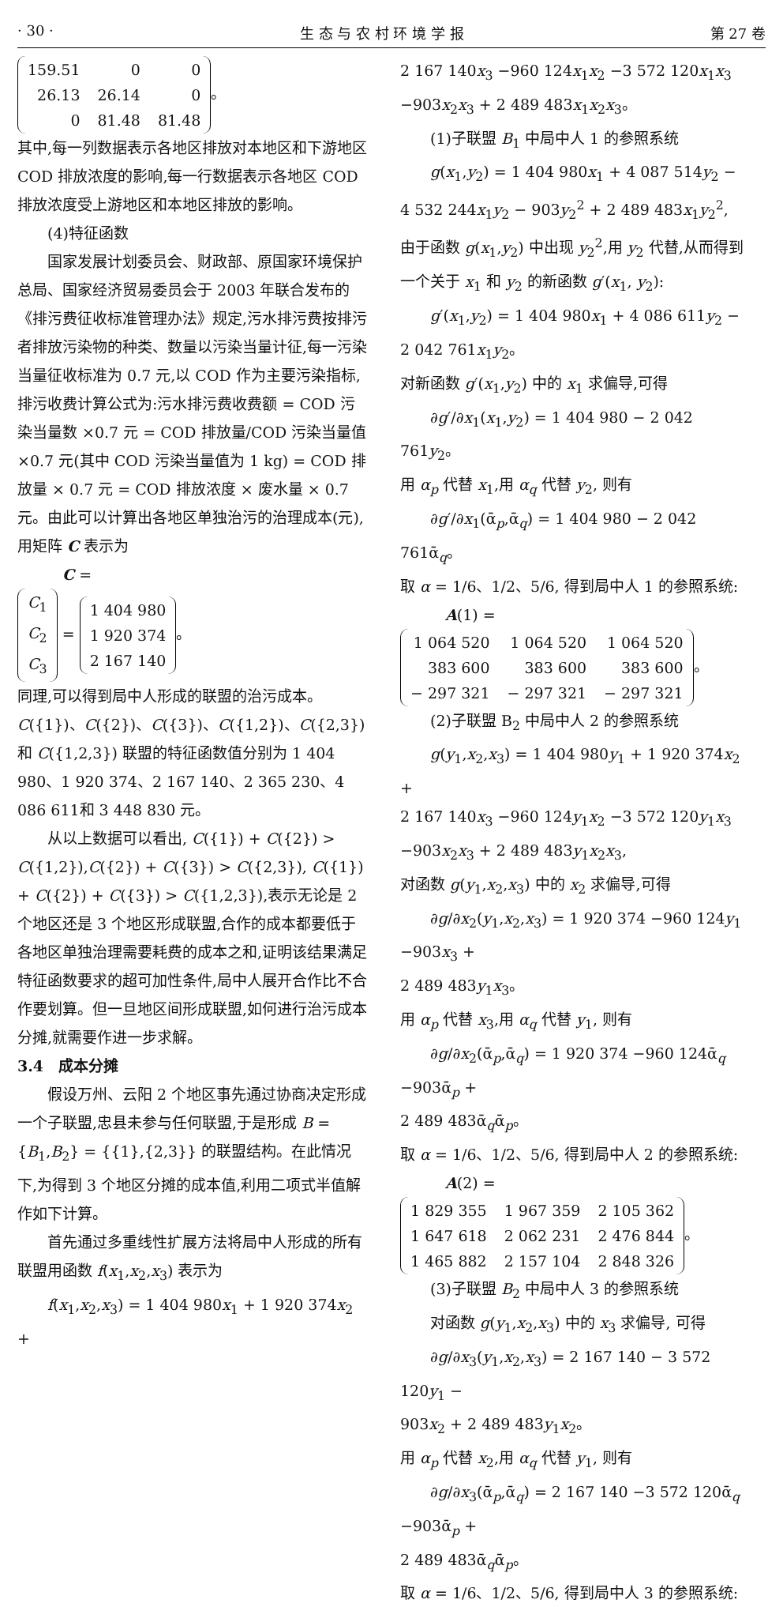· 30 · 生 态 与 农 村 环 境 学 报 第 27 卷
| 159.51 | 0 | 0 |
| 26.13 | 26.14 | 0 |
| 0 | 81.48 | 81.48 |
。
其中,每一列数据表示各地区排放对本地区和下游地区 COD 排放浓度的影响,每一行数据表示各地区 COD 排放浓度受上游地区和本地区排放的影响。
(4)特征函数
国家发展计划委员会、财政部、原国家环境保护总局、国家经济贸易委员会于 2003 年联合发布的《排污费征收标准管理办法》规定,污水排污费按排污者排放污染物的种类、数量以污染当量计征,每一污染当量征收标准为 0.7 元,以 COD 作为主要污染指标,排污收费计算公式为:污水排污费收费额 = COD 污染当量数 ×0.7 元 = COD 排放量/COD 污染当量值 ×0.7 元(其中 COD 污染当量值为 1 kg) = COD 排放量 × 0.7 元 = COD 排放浓度 × 废水量 × 0.7 元。由此可以计算出各地区单独治污的治理成本(元),用矩阵 C 表示为
C =
| C<sub>1</sub> |
| C<sub>2</sub> |
| C<sub>3</sub> |
=
| 1 404 980 |
| 1 920 374 |
| 2 167 140 |
。
同理,可以得到局中人形成的联盟的治污成本。C({1})、C({2})、C({3})、C({1,2})、C({2,3}) 和 C({1,2,3}) 联盟的特征函数值分别为 1 404 980、1 920 374、2 167 140、2 365 230、4 086 611和 3 448 830 元。
从以上数据可以看出, C({1}) + C({2}) > C({1,2}),C({2}) + C({3}) > C({2,3}), C({1}) + C({2}) + C({3}) > C({1,2,3}),表示无论是 2 个地区还是 3 个地区形成联盟,合作的成本都要低于各地区单独治理需要耗费的成本之和,证明该结果满足特征函数要求的超可加性条件,局中人展开合作比不合作要划算。但一旦地区间形成联盟,如何进行治污成本分摊,就需要作进一步求解。
3.4　成本分摊
假设万州、云阳 2 个地区事先通过协商决定形成一个子联盟,忠县未参与任何联盟,于是形成 B = {B<sub>1</sub>,B<sub>2</sub>} = {{1},{2,3}} 的联盟结构。在此情况下,为得到 3 个地区分摊的成本值,利用二项式半值解作如下计算。
首先通过多重线性扩展方法将局中人形成的所有联盟用函数 f(x<sub>1</sub>,x<sub>2</sub>,x<sub>3</sub>) 表示为
f(x<sub>1</sub>,x<sub>2</sub>,x<sub>3</sub>) = 1 404 980x<sub>1</sub> + 1 920 374x<sub>2</sub> +
2 167 140x<sub>3</sub> −960 124x<sub>1</sub>x<sub>2</sub> −3 572 120x<sub>1</sub>x<sub>3</sub> −903x<sub>2</sub>x<sub>3</sub> + 2 489 483x<sub>1</sub>x<sub>2</sub>x<sub>3</sub>。
(1)子联盟 B<sub>1</sub> 中局中人 1 的参照系统
g(x<sub>1</sub>,y<sub>2</sub>) = 1 404 980x<sub>1</sub> + 4 087 514y<sub>2</sub> −
4 532 244x<sub>1</sub>y<sub>2</sub> − 903y<sub>2</sub><sup>2</sup> + 2 489 483x<sub>1</sub>y<sub>2</sub><sup>2</sup>,
由于函数 g(x<sub>1</sub>,y<sub>2</sub>) 中出现 y<sub>2</sub><sup>2</sup>,用 y<sub>2</sub> 代替,从而得到一个关于 x<sub>1</sub> 和 y<sub>2</sub> 的新函数 g′(x<sub>1</sub>, y<sub>2</sub>):
g′(x<sub>1</sub>,y<sub>2</sub>) = 1 404 980x<sub>1</sub> + 4 086 611y<sub>2</sub> −
2 042 761x<sub>1</sub>y<sub>2</sub>。
对新函数 g′(x<sub>1</sub>,y<sub>2</sub>) 中的 x<sub>1</sub> 求偏导,可得
∂g′/∂x<sub>1</sub>(x<sub>1</sub>,y<sub>2</sub>) = 1 404 980 − 2 042 761y<sub>2</sub>。
用 α<sub>p</sub> 代替 x<sub>1</sub>,用 α<sub>q</sub> 代替 y<sub>2</sub>, 则有
∂g′/∂x<sub>1</sub>(ᾱ<sub>p</sub>,ᾱ<sub>q</sub>) = 1 404 980 − 2 042 761ᾱ<sub>q</sub>。
取 α = 1/6、1/2、5/6, 得到局中人 1 的参照系统:
A(1) =
| 1 064 520 | 1 064 520 | 1 064 520 |
| 383 600 | 383 600 | 383 600 |
| − 297 321 | − 297 321 | − 297 321 |
。
(2)子联盟 B<sub>2</sub> 中局中人 2 的参照系统
g(y<sub>1</sub>,x<sub>2</sub>,x<sub>3</sub>) = 1 404 980y<sub>1</sub> + 1 920 374x<sub>2</sub> +
2 167 140x<sub>3</sub> −960 124y<sub>1</sub>x<sub>2</sub> −3 572 120y<sub>1</sub>x<sub>3</sub> −903x<sub>2</sub>x<sub>3</sub> + 2 489 483y<sub>1</sub>x<sub>2</sub>x<sub>3</sub>,
对函数 g(y<sub>1</sub>,x<sub>2</sub>,x<sub>3</sub>) 中的 x<sub>2</sub> 求偏导,可得
∂g/∂x<sub>2</sub>(y<sub>1</sub>,x<sub>2</sub>,x<sub>3</sub>) = 1 920 374 −960 124y<sub>1</sub> −903x<sub>3</sub> +
2 489 483y<sub>1</sub>x<sub>3</sub>。
用 α<sub>p</sub> 代替 x<sub>3</sub>,用 α<sub>q</sub> 代替 y<sub>1</sub>, 则有
∂g/∂x<sub>2</sub>(ᾱ<sub>p</sub>,ᾱ<sub>q</sub>) = 1 920 374 −960 124ᾱ<sub>q</sub> −903ᾱ<sub>p</sub> +
2 489 483ᾱ<sub>q</sub>ᾱ<sub>p</sub>。
取 α = 1/6、1/2、5/6, 得到局中人 2 的参照系统:
A(2) =
| 1 829 355 | 1 967 359 | 2 105 362 |
| 1 647 618 | 2 062 231 | 2 476 844 |
| 1 465 882 | 2 157 104 | 2 848 326 |
。
(3)子联盟 B<sub>2</sub> 中局中人 3 的参照系统
对函数 g(y<sub>1</sub>,x<sub>2</sub>,x<sub>3</sub>) 中的 x<sub>3</sub> 求偏导, 可得
∂g/∂x<sub>3</sub>(y<sub>1</sub>,x<sub>2</sub>,x<sub>3</sub>) = 2 167 140 − 3 572 120y<sub>1</sub> −
903x<sub>2</sub> + 2 489 483y<sub>1</sub>x<sub>2</sub>。
用 α<sub>p</sub> 代替 x<sub>2</sub>,用 α<sub>q</sub> 代替 y<sub>1</sub>, 则有
∂g/∂x<sub>3</sub>(ᾱ<sub>p</sub>,ᾱ<sub>q</sub>) = 2 167 140 −3 572 120ᾱ<sub>q</sub> −903ᾱ<sub>p</sub> +
2 489 483ᾱ<sub>q</sub>ᾱ<sub>p</sub>。
取 α = 1/6、1/2、5/6, 得到局中人 3 的参照系统: